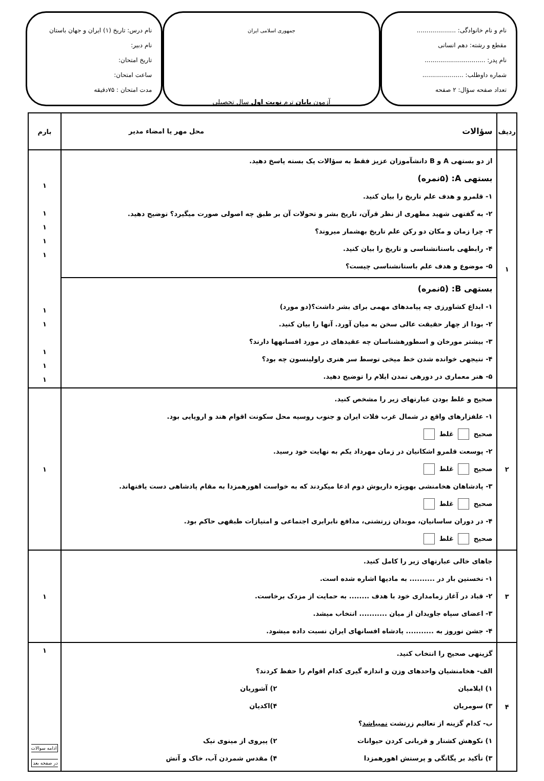نام و نام خانوادگی: ....................
مقطع و رشته: دهم انسانی
نام پدر: ...............................
شماره داوطلب: .....................
تعداد صفحه سؤال: ۲ صفحه
جمهوری اسلامی ایران
آزمون پایان ترم نوبت اول سال تحصیلی
نام درس: تاریخ (۱) ایران و جهان باستان
نام دبیر:
تاریخ امتحان:
ساعت امتحان:
مدت امتحان : ۷۵دقیقه
| ردیف | سؤالات محل مهر یا امضاء مدیر | بارم |
| --- | --- | --- |
| ۱ | از دو بستهی A و B دانشآموزان عزیز فقط به سؤالات یک بسته پاسخ دهید. بستهی A: (۵نمره) ۱- قلمرو و هدف علم تاریخ را بیان کنید. ۲- به گفتهی شهید مطهری از نظر قرآن، تاریخ بشر و تحولات آن بر طبق چه اصولی صورت میگیرد؟ توضیح دهید. ۳- چرا زمان و مکان دو رکن علم تاریخ بهشمار میروند؟ ۴- رابطهی باستانشناسی و تاریخ را بیان کنید. ۵- موضوع و هدف علم باستانشناسی چیست؟ بستهی B: (۵نمره) ۱- ابداع کشاورزی چه پیامدهای مهمی برای بشر داشت؟(دو مورد) ۲- بودا از چهار حقیقت عالی سخن به میان آورد. آنها را بیان کنید. ۳- بیشتر مورخان و اسطورهشناسان چه عقیدهای در مورد افسانهها دارند؟ ۴- نتیجهی خوانده شدن خط میخی توسط سر هنری راولینسون چه بود؟ ۵- هنر معماری در دورهی تمدن ایلام را توضیح دهید. | ۱ ۱ ۱ ۱ ۱ ۱ ۱ ۱ ۱ ۱ |
| ۲ | صحیح و غلط بودن عبارتهای زیر را مشخص کنید. ۱- علفزارهای واقع در شمال غرب فلات ایران و جنوب روسیه محل سکونت اقوام هند و اروپایی بود. صحیح غلط ۲- پوسعت قلمرو اشکانیان در زمان مهرداد یکم به نهایت خود رسید. صحیح غلط ۳- پادشاهان هخامنشی بهویژه داریوش دوم ادعا میکردند که به خواست اهورهمزدا به مقام پادشاهی دست یافتهاند. صحیح غلط ۴- در دوران ساسانیان، موبدان زرتشتی، مدافع نابرابری اجتماعی و امتیازات طبقهی حاکم بود. صحیح غلط | ۱ |
| ۳ | جاهای خالی عبارتهای زیر را کامل کنید. ۱- نخستین بار در .......... به مادیها اشاره شده است. ۲- قباد در آغاز زمامداری خود با هدف ........ به حمایت از مزدک برخاست. ۳- اعضای سپاه جاویدان از میان ........... انتخاب میشد. ۴- جشن نوروز به ........... پادشاه افسانهای ایران نسبت داده میشود. | ۱ |
| ۴ | گزینهی صحیح را انتخاب کنید. الف- هخامنشیان واحدهای وزن و اندازه گیری کدام اقوام را حفظ کردند؟ ۱) ایلامیان ۲) آشوریان ۳) سومریان ۴)اکدیان ب- کدام گزینه از تعالیم زرتشت نمیباشد ؟ ۱) نکوهش کشتار و قربانی کردن حیوانات ۲) پیروی از مینوی نیک ۳) تأکید بر یگانگی و پرستش اهورهمزدا ۴) مقدس شمردن آب، خاک و آتش | ۱ ادامه سوالات در صفحه بعد |